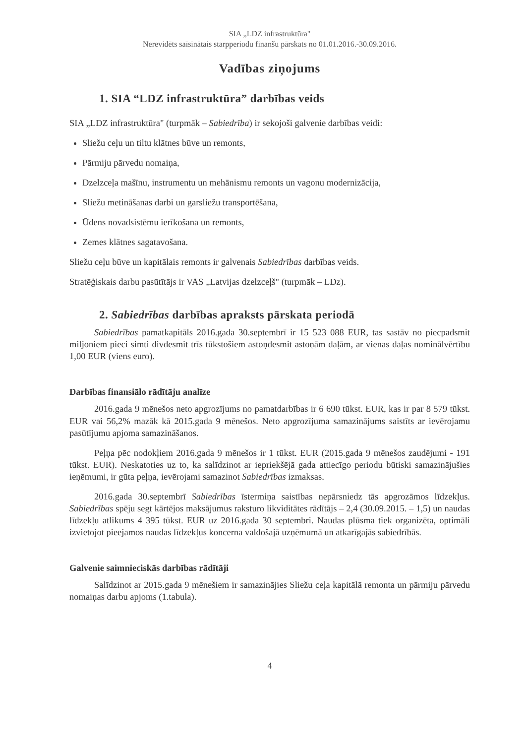SIA „LDZ infrastruktūra"
Nerevidēts saīsinātais starpperiodu finanšu pārskats no 01.01.2016.-30.09.2016.
Vadības ziņojums
1. SIA “LDZ infrastruktūra” darbības veids
SIA „LDZ infrastruktūra" (turpmāk – Sabiedrība) ir sekojoši galvenie darbības veidi:
Sliežu ceļu un tiltu klātnes būve un remonts,
Pārmiju pārvedu nomaiņa,
Dzelzceļa mašīnu, instrumentu un mehānismu remonts un vagonu modernizācija,
Sliežu metināšanas darbi un garsliežu transportēšana,
Ūdens novadsistēmu ierīkošana un remonts,
Zemes klātnes sagatavošana.
Sliežu ceļu būve un kapitālais remonts ir galvenais Sabiedrības darbības veids.
Stratēģiskais darbu pasūtītājs ir VAS „Latvijas dzelzceļš" (turpmāk – LDz).
2. Sabiedrības darbības apraksts pārskata periodā
Sabiedrības pamatkapitāls 2016.gada 30.septembrī ir 15 523 088 EUR, tas sastāv no piecpadsmit miljoniem pieci simti divdesmit trīs tūkstošiem astoņdesmit astoņām daļām, ar vienas daļas nominālvērtību 1,00 EUR (viens euro).
Darbības finansiālo rādītāju analīze
2016.gada 9 mēnešos neto apgrozījums no pamatdarbības ir 6 690 tūkst. EUR, kas ir par 8 579 tūkst. EUR vai 56,2% mazāk kā 2015.gada 9 mēnešos. Neto apgrozījuma samazinājums saistīts ar ievērojamu pasūtījumu apjoma samazināšanos.
Peļņa pēc nodokļiem 2016.gada 9 mēnešos ir 1 tūkst. EUR (2015.gada 9 mēnešos zaudējumi - 191 tūkst. EUR). Neskatoties uz to, ka salīdzinot ar iepriekšējā gada attiecīgo periodu būtiski samazinājušies ieņēmumi, ir gūta peļņa, ievērojami samazinot Sabiedrības izmaksas.
2016.gada 30.septembrī Sabiedrības īstermiņa saistības nepārsniedz tās apgrozāmos līdzekļus. Sabiedrības spēju segt kārtējos maksājumus raksturo likviditātes rādītājs – 2,4 (30.09.2015. – 1,5) un naudas līdzekļu atlikums 4 395 tūkst. EUR uz 2016.gada 30 septembri. Naudas plūsma tiek organizēta, optimāli izvietojot pieejamos naudas līdzekļus koncerna valdošajā uzņēmumā un atkarīgajās sabiedrībās.
Galvenie saimnieciskās darbības rādītāji
Salīdzinot ar 2015.gada 9 mēnešiem ir samazinājies Sliežu ceļa kapitālā remonta un pārmiju pārvedu nomaiņas darbu apjoms (1.tabula).
4